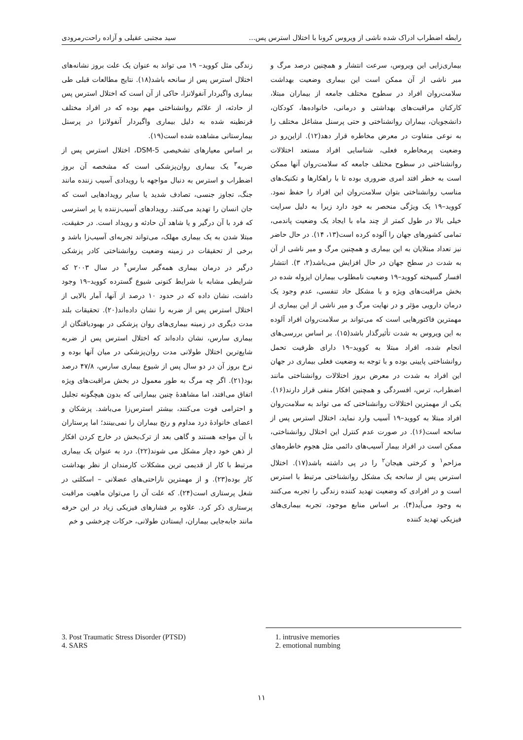رابطه اضطراب ادراک شده ناشی از ویروس کرونا با اختلال استرس پس... سید مجتبی عقیلی و آزاده راحت‌رمرودی
بیماری‌زایی این ویروس، سرعت انتشار و همچنین درصد مرگ و میر ناشی از آن ممکن است این بیماری وضعیت بهداشت سلامت‌روان افراد در سطوح مختلف جامعه از بیماران مبتلا، کارکنان مراقبت‌های بهداشتی و درمانی، خانواده‌ها، کودکان، دانشجویان، بیماران روانشناختی و حتی پرسنل مشاغل مختلف را به نوعی متفاوت در معرض مخاطره قرار دهد(۱۲). ازاین‌رو در وضعیت پرمخاطره فعلی، شناسایی افراد مستعد اختلالات روانشناختی در سطوح مختلف جامعه که سلامت‌روان آنها ممکن است به خطر افتد امری ضروری بوده تا با راهکارها و تکنیک‌های مناسب روانشناختی بتوان سلامت‌روان این افراد را حفظ نمود. کووید–۱۹ یک ویژگی منحصر به خود دارد زیرا به دلیل سرایت خیلی بالا در طول کمتر از چند ماه با ایجاد یک وضعیت پاندمی، تمامی کشورهای جهان را آلوده کرده است(۱۳، ۱۴). در حال حاضر نیز تعداد مبتلایان به این بیماری و همچنین مرگ و میر ناشی از آن به شدت در سطح جهان در حال افزایش می‌باشد(۲، ۳). انتشار افسار گسیخته کووید–۱۹ وضعیت نامطلوب بیماران ایزوله شده در بخش مراقبت‌های ویژه و با مشکل حاد تنفسی، عدم وجود یک درمان دارویی مؤثر و در نهایت مرگ و میر ناشی از این بیماری از مهمترین فاکتورهایی است که می‌تواند بر سلامت‌روان افراد آلوده به این ویروس به شدت تأثیرگذار باشد(۱۵). بر اساس بررسی‌های انجام شده، افراد مبتلا به کووید–۱۹ دارای ظرفیت تحمل روانشناختی پایینی بوده و با توجه به وضعیت فعلی بیماری در جهان این افراد به شدت در معرض بروز اختلالات روانشناختی مانند اضطراب، ترس، افسردگی و همچنین افکار منفی قرار دارند(۱۶). یکی از مهمترین اختلالات روانشناختی که می تواند به سلامت‌روان افراد مبتلا به کووید–۱۹ آسیب وارد نماید، اختلال استرس پس از سانحه است(۱۶). در صورت عدم کنترل این اختلال روانشناختی، ممکن است در افراد بیمار آسیب‌های دائمی مثل هجوم خاطره‌های مزاحم<sup>۱</sup> و کرختی هیجان<sup>۲</sup> را در پی داشته باشد(۱۷). اختلال استرس پس از سانحه یک مشکل روانشناختی مرتبط با استرس است و در افرادی که وضعیت تهدید کننده زندگی را تجربه می‌کنند به وجود می‌آید(۴). بر اساس منابع موجود، تجربه بیماری‌های فیزیکی تهدید کننده
زندگی مثل کووید– ۱۹ می تواند به عنوان یک علت بروز نشانه‌های اختلال استرس پس از سانحه باشد(۱۸). نتایج مطالعات قبلی طی بیماری واگیردار آنفولانزا، حاکی از آن است که اختلال استرس پس از حادثه، از علائم روانشناختی مهم بوده که در افراد مختلف قرنطینه شده به دلیل بیماری واگیردار آنفولانزا در پرسنل بیمارستانی مشاهده شده است(۱۹).
بر اساس معیارهای تشخیصی DSM-5، اختلال استرس پس از ضربه<sup>۳</sup> یک بیماری روان‌پزشکی است که مشخصه آن بروز اضطراب و استرس به دنبال مواجهه با رویدادی آسیب زننده مانند جنگ، تجاوز جنسی، تصادف شدید یا سایر رویدادهایی است که جان انسان را تهدید می‌کنند. رویدادهای آسیب‌زننده یا پر استرسی که فرد با آن درگیر و یا شاهد آن حادثه و رویداد است. در حقیقت، مبتلا شدن به یک بیماری مهلک، می‌تواند تجربه‌ای آسیب‌زا باشد و برخی از تحقیقات در زمینه وضعیت روانشناختی کادر پزشکی درگیر در درمان بیماری همه‌گیر سارس<sup>۴</sup> در سال ۲۰۰۳ که شرایطی مشابه با شرایط کنونی شیوع گسترده کووید–۱۹ وجود داشت، نشان داده که در حدود ۱۰ درصد از آنها، آمار بالایی از اختلال استرس پس از ضربه را نشان داده‌اند(۲۰). تحقیقات بلند مدت دیگری در زمینه بیماری‌های روان پزشکی در بهبودیافتگان از بیماری سارس، نشان داده‌اند که اختلال استرس پس از ضربه شایع‌ترین اختلال طولانی مدت روان‌پزشکی در میان آنها بوده و نرخ بروز آن در دو سال پس از شیوع بیماری سارس، ۴۷/۸ درصد بود(۲۱). اگر چه مرگ به طور معمول در بخش مراقبت‌های ویژه اتفاق می‌افتد، اما مشاهدهٔ چنین بیمارانی که بدون هیچگونه تجلیل و احترامی فوت می‌کنند، بیشتر استرس‌زا می‌باشد. پزشکان و اعضای خانوادهٔ درد مداوم و رنج بیماران را نمی‌بینند؛ اما پرستاران با آن مواجه هستند و گاهی بعد از ترک‌بخش در خارج کردن افکار از ذهن خود دچار مشکل می شوند(۲۲). درد به عنوان یک بیماری مرتبط با کار از قدیمی ترین مشکلات کارمندان از نظر بهداشت کار بوده(۲۳). و از مهمترین ناراحتی‌های عضلانی – اسکلتی در شغل پرستاری است(۲۴). که علت آن را می‌توان ماهیت مراقبت پرستاری ذکر کرد. علاوه بر فشارهای فیزیکی زیاد در این حرفه مانند جابه‌جایی بیماران، ایستادن طولانی، حرکات چرخشی و خم
1. intrusive memories
2. emotional numbing
3. Post Traumatic Stress Disorder (PTSD)
4. SARS
۱۱